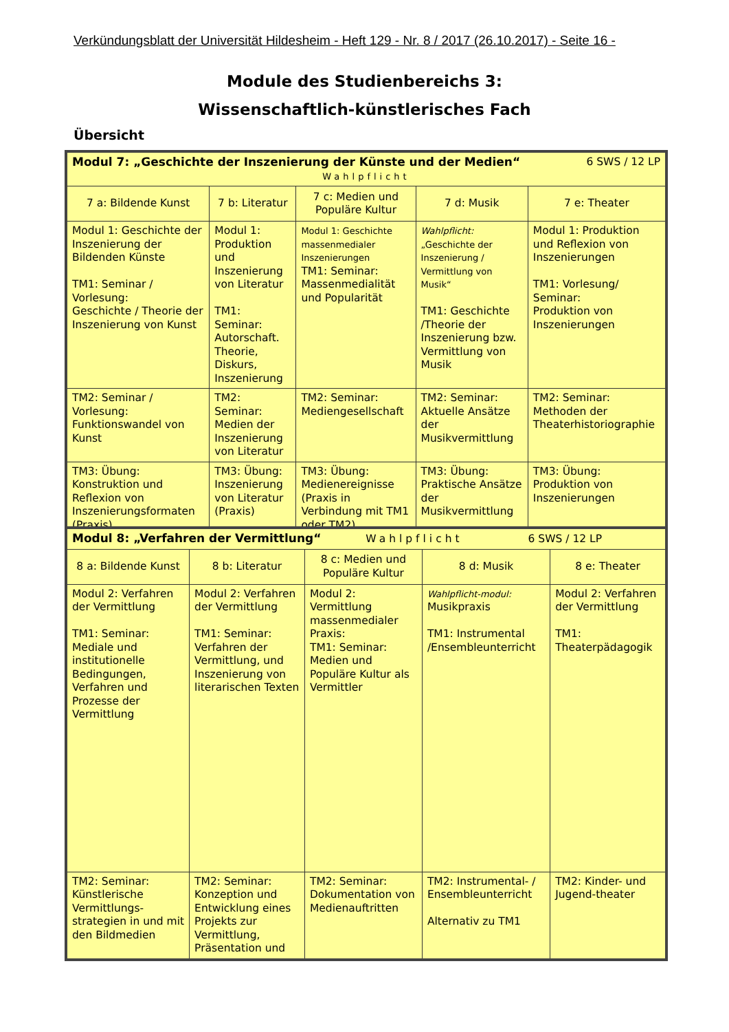Verkündungsblatt der Universität Hildesheim - Heft 129 - Nr. 8 / 2017 (26.10.2017) - Seite 16 -
Module des Studienbereichs 3:
Wissenschaftlich-künstlerisches Fach
Übersicht
| Modul 7: „Geschichte der Inszenierung der Künste und der Medien“ 6 SWS / 12 LP Wahlpflicht | | | | |
| 7 a: Bildende Kunst | 7 b: Literatur | 7 c: Medien und Populäre Kultur | 7 d: Musik | 7 e: Theater |
| Modul 1: Geschichte der Inszenierung der Bildenden Künste TM1: Seminar / Vorlesung: Geschichte / Theorie der Inszenierung von Kunst | Modul 1: Produktion und Inszenierung von Literatur TM1: Seminar: Autorschaft. Theorie, Diskurs, Inszenierung | Modul 1: Geschichte massenmedialer Inszenierungen TM1: Seminar: Massenmedialität und Popularität | Wahlpflicht: „Geschichte der Inszenierung / Vermittlung von Musik“ TM1: Geschichte /Theorie der Inszenierung bzw. Vermittlung von Musik | Modul 1: Produktion und Reflexion von Inszenierungen TM1: Vorlesung/ Seminar: Produktion von Inszenierungen |
| TM2: Seminar / Vorlesung: Funktionswandel von Kunst | TM2: Seminar: Medien der Inszenierung von Literatur | TM2: Seminar: Mediengesellschaft | TM2: Seminar: Aktuelle Ansätze der Musikvermittlung | TM2: Seminar: Methoden der Theaterhistoriographie |
| TM3: Übung: Konstruktion und Reflexion von Inszenierungsformaten (Praxis) | TM3: Übung: Inszenierung von Literatur (Praxis) | TM3: Übung: Medienereignisse (Praxis in Verbindung mit TM1 oder TM2) | TM3: Übung: Praktische Ansätze der Musikvermittlung | TM3: Übung: Produktion von Inszenierungen |
| Modul 8: „Verfahren der Vermittlung“ Wahlpflicht 6 SWS / 12 LP | | | | |
| 8 a: Bildende Kunst | 8 b: Literatur | 8 c: Medien und Populäre Kultur | 8 d: Musik | 8 e: Theater |
| Modul 2: Verfahren der Vermittlung TM1: Seminar: Mediale und institutionelle Bedingungen, Verfahren und Prozesse der Vermittlung | Modul 2: Verfahren der Vermittlung TM1: Seminar: Verfahren der Vermittlung, und Inszenierung von literarischen Texten | Modul 2: Vermittlung massenmedialer Praxis: TM1: Seminar: Medien und Populäre Kultur als Vermittler | Wahlpflicht-modul: Musikpraxis TM1: Instrumental /Ensembleunterricht | Modul 2: Verfahren der Vermittlung TM1: Theaterpädagogik |
| TM2: Seminar: Künstlerische Vermittlungs-strategien in und mit den Bildmedien | TM2: Seminar: Konzeption und Entwicklung eines Projekts zur Vermittlung, Präsentation und | TM2: Seminar: Dokumentation von Medienauftritten | TM2: Instrumental- / Ensembleunterricht Alternativ zu TM1 | TM2: Kinder- und Jugend-theater |